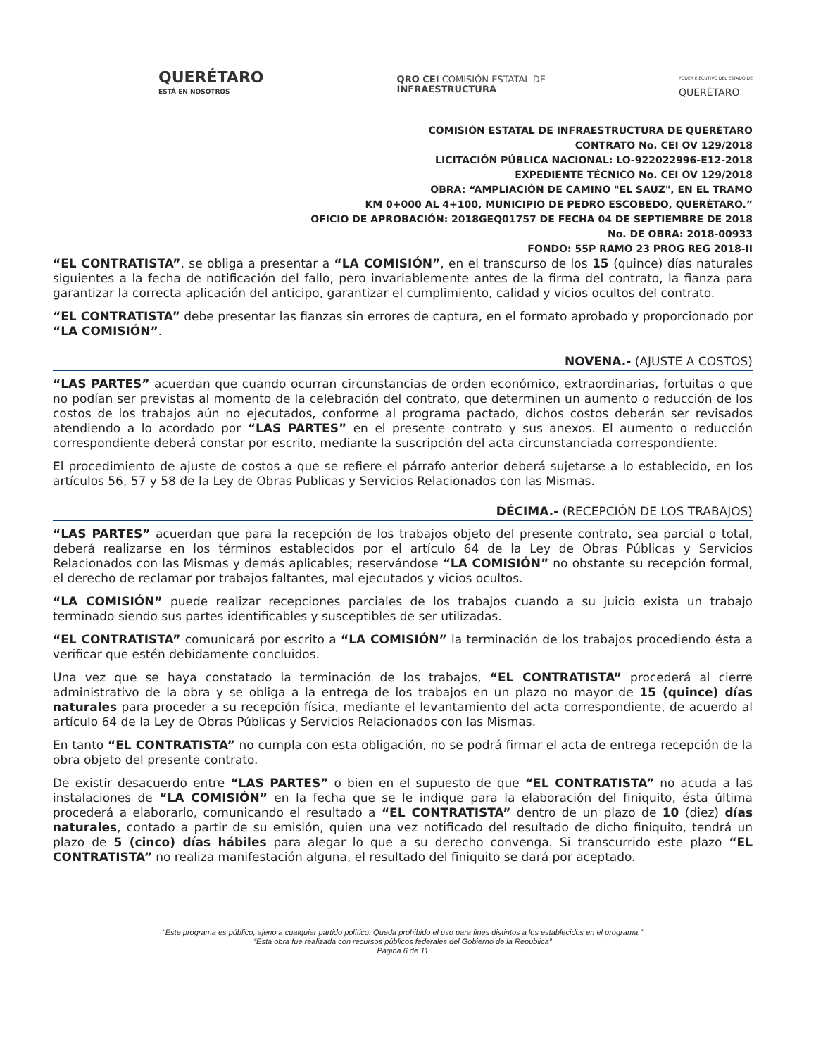QUERÉTARO
ESTÁ EN NOSOTROS
QRO CEI COMISIÓN ESTATAL DE
INFRAESTRUCTURA
PODER EJECUTIVO DEL ESTADO DE
QUERÉTARO
COMISIÓN ESTATAL DE INFRAESTRUCTURA DE QUERÉTARO
CONTRATO No. CEI OV 129/2018
LICITACIÓN PÚBLICA NACIONAL: LO-922022996-E12-2018
EXPEDIENTE TÉCNICO No. CEI OV 129/2018
OBRA: “AMPLIACIÓN DE CAMINO "EL SAUZ", EN EL TRAMO
KM 0+000 AL 4+100, MUNICIPIO DE PEDRO ESCOBEDO, QUERÉTARO.”
OFICIO DE APROBACIÓN: 2018GEQ01757 DE FECHA 04 DE SEPTIEMBRE DE 2018
No. DE OBRA: 2018-00933
FONDO: 55P RAMO 23 PROG REG 2018-II
“EL CONTRATISTA”, se obliga a presentar a “LA COMISIÓN”, en el transcurso de los 15 (quince) días naturales siguientes a la fecha de notificación del fallo, pero invariablemente antes de la firma del contrato, la fianza para garantizar la correcta aplicación del anticipo, garantizar el cumplimiento, calidad y vicios ocultos del contrato.
“EL CONTRATISTA” debe presentar las fianzas sin errores de captura, en el formato aprobado y proporcionado por “LA COMISIÓN”.
NOVENA.- (AJUSTE A COSTOS)
“LAS PARTES” acuerdan que cuando ocurran circunstancias de orden económico, extraordinarias, fortuitas o que no podían ser previstas al momento de la celebración del contrato, que determinen un aumento o reducción de los costos de los trabajos aún no ejecutados, conforme al programa pactado, dichos costos deberán ser revisados atendiendo a lo acordado por “LAS PARTES” en el presente contrato y sus anexos. El aumento o reducción correspondiente deberá constar por escrito, mediante la suscripción del acta circunstanciada correspondiente.
El procedimiento de ajuste de costos a que se refiere el párrafo anterior deberá sujetarse a lo establecido, en los artículos 56, 57 y 58 de la Ley de Obras Publicas y Servicios Relacionados con las Mismas.
DÉCIMA.- (RECEPCIÓN DE LOS TRABAJOS)
“LAS PARTES” acuerdan que para la recepción de los trabajos objeto del presente contrato, sea parcial o total, deberá realizarse en los términos establecidos por el artículo 64 de la Ley de Obras Públicas y Servicios Relacionados con las Mismas y demás aplicables; reservándose “LA COMISIÓN” no obstante su recepción formal, el derecho de reclamar por trabajos faltantes, mal ejecutados y vicios ocultos.
“LA COMISIÓN” puede realizar recepciones parciales de los trabajos cuando a su juicio exista un trabajo terminado siendo sus partes identificables y susceptibles de ser utilizadas.
“EL CONTRATISTA” comunicará por escrito a “LA COMISIÓN” la terminación de los trabajos procediendo ésta a verificar que estén debidamente concluidos.
Una vez que se haya constatado la terminación de los trabajos, “EL CONTRATISTA” procederá al cierre administrativo de la obra y se obliga a la entrega de los trabajos en un plazo no mayor de 15 (quince) días naturales para proceder a su recepción física, mediante el levantamiento del acta correspondiente, de acuerdo al artículo 64 de la Ley de Obras Públicas y Servicios Relacionados con las Mismas.
En tanto “EL CONTRATISTA” no cumpla con esta obligación, no se podrá firmar el acta de entrega recepción de la obra objeto del presente contrato.
De existir desacuerdo entre “LAS PARTES” o bien en el supuesto de que “EL CONTRATISTA” no acuda a las instalaciones de “LA COMISIÓN” en la fecha que se le indique para la elaboración del finiquito, ésta última procederá a elaborarlo, comunicando el resultado a “EL CONTRATISTA” dentro de un plazo de 10 (diez) días naturales, contado a partir de su emisión, quien una vez notificado del resultado de dicho finiquito, tendrá un plazo de 5 (cinco) días hábiles para alegar lo que a su derecho convenga. Si transcurrido este plazo “EL CONTRATISTA” no realiza manifestación alguna, el resultado del finiquito se dará por aceptado.
“Este programa es público, ajeno a cualquier partido político. Queda prohibido el uso para fines distintos a los establecidos en el programa.”
“Esta obra fue realizada con recursos públicos federales del Gobierno de la Republica”
Página 6 de 11